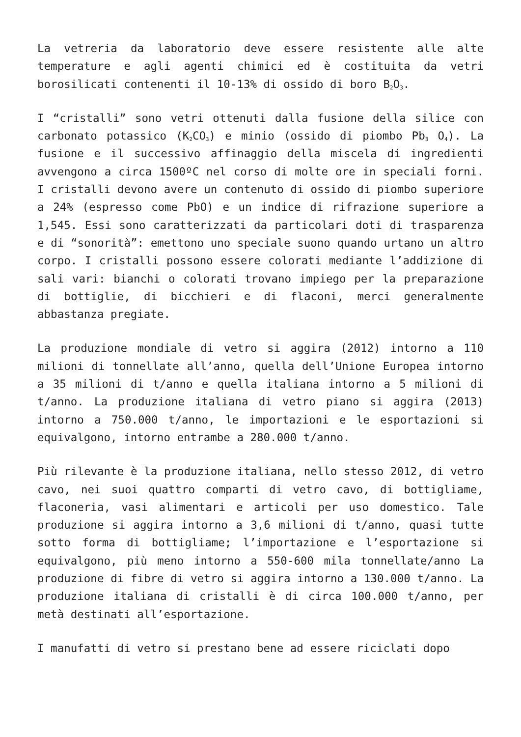La vetreria da laboratorio deve essere resistente alle alte temperature e agli agenti chimici ed è costituita da vetri borosilicati contenenti il 10-13% di ossido di boro B<sub>2</sub>O<sub>3</sub>.
I “cristalli” sono vetri ottenuti dalla fusione della silice con carbonato potassico (K<sub>2</sub>CO<sub>3</sub>) e minio (ossido di piombo Pb<sub>3</sub> O<sub>4</sub>). La fusione e il successivo affinaggio della miscela di ingredienti avvengono a circa 1500ºC nel corso di molte ore in speciali forni. I cristalli devono avere un contenuto di ossido di piombo superiore a 24% (espresso come PbO) e un indice di rifrazione superiore a 1,545. Essi sono caratterizzati da particolari doti di trasparenza e di “sonorità”: emettono uno speciale suono quando urtano un altro corpo. I cristalli possono essere colorati mediante l’addizione di sali vari: bianchi o colorati trovano impiego per la preparazione di bottiglie, di bicchieri e di flaconi, merci generalmente abbastanza pregiate.
La produzione mondiale di vetro si aggira (2012) intorno a 110 milioni di tonnellate all’anno, quella dell’Unione Europea intorno a 35 milioni di t/anno e quella italiana intorno a 5 milioni di t/anno. La produzione italiana di vetro piano si aggira (2013) intorno a 750.000 t/anno, le importazioni e le esportazioni si equivalgono, intorno entrambe a 280.000 t/anno.
Più rilevante è la produzione italiana, nello stesso 2012, di vetro cavo, nei suoi quattro comparti di vetro cavo, di bottigliame, flaconeria, vasi alimentari e articoli per uso domestico. Tale produzione si aggira intorno a 3,6 milioni di t/anno, quasi tutte sotto forma di bottigliame; l’importazione e l’esportazione si equivalgono, più meno intorno a 550-600 mila tonnellate/anno La produzione di fibre di vetro si aggira intorno a 130.000 t/anno. La produzione italiana di cristalli è di circa 100.000 t/anno, per metà destinati all’esportazione.
I manufatti di vetro si prestano bene ad essere riciclati dopo